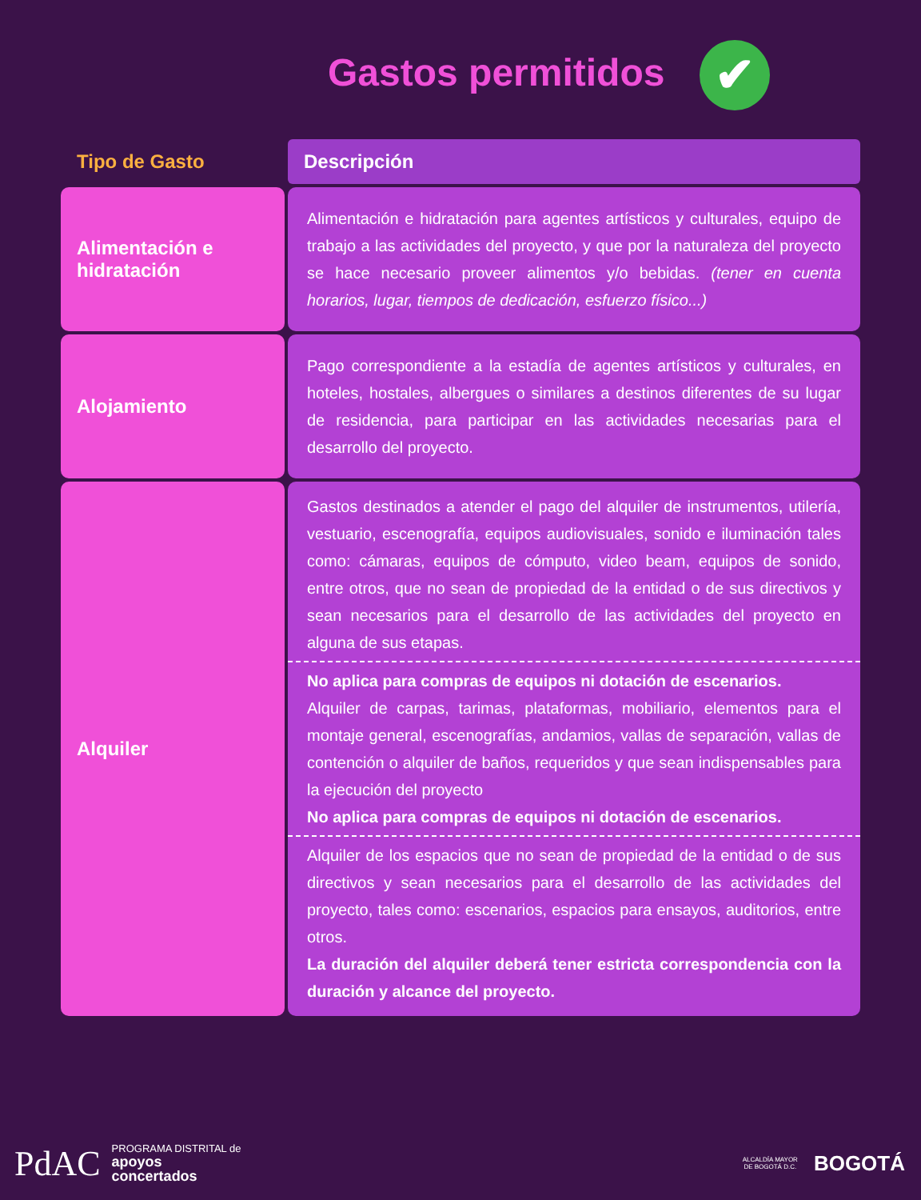Gastos permitidos ✔
| Tipo de Gasto | Descripción |
| --- | --- |
| Alimentación e hidratación | Alimentación e hidratación para agentes artísticos y culturales, equipo de trabajo a las actividades del proyecto, y que por la naturaleza del proyecto se hace necesario proveer alimentos y/o bebidas. (tener en cuenta horarios, lugar, tiempos de dedicación, esfuerzo físico...) |
| Alojamiento | Pago correspondiente a la estadía de agentes artísticos y culturales, en hoteles, hostales, albergues o similares a destinos diferentes de su lugar de residencia, para participar en las actividades necesarias para el desarrollo del proyecto. |
| Alquiler | Gastos destinados a atender el pago del alquiler de instrumentos, utilería, vestuario, escenografía, equipos audiovisuales, sonido e iluminación tales como: cámaras, equipos de cómputo, video beam, equipos de sonido, entre otros, que no sean de propiedad de la entidad o de sus directivos y sean necesarios para el desarrollo de las actividades del proyecto en alguna de sus etapas. No aplica para compras de equipos ni dotación de escenarios. Alquiler de carpas, tarimas, plataformas, mobiliario, elementos para el montaje general, escenografías, andamios, vallas de separación, vallas de contención o alquiler de baños, requeridos y que sean indispensables para la ejecución del proyecto No aplica para compras de equipos ni dotación de escenarios. Alquiler de los espacios que no sean de propiedad de la entidad o de sus directivos y sean necesarios para el desarrollo de las actividades del proyecto, tales como: escenarios, espacios para ensayos, auditorios, entre otros. La duración del alquiler deberá tener estricta correspondencia con la duración y alcance del proyecto. |
PdAC PROGRAMA DISTRITAL de
apoyos
concertados
ALCALDÍA MAYOR
DE BOGOTÁ D.C. BOGOTÁ